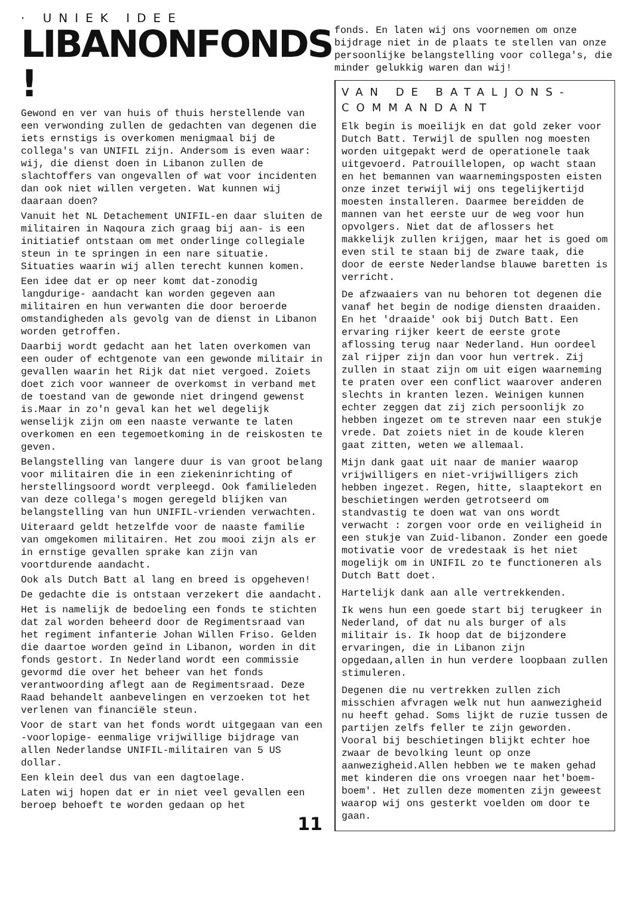· UNIEK IDEE
LIBANONFONDS !
Gewond en ver van huis of thuis herstellende van een verwonding zullen de gedachten van degenen die iets ernstigs is overkomen menigmaal bij de collega's van UNIFIL zijn. Andersom is even waar: wij, die dienst doen in Libanon zullen de slachtoffers van ongevallen of wat voor incidenten dan ook niet willen vergeten. Wat kunnen wij daaraan doen?
Vanuit het NL Detachement UNIFIL-en daar sluiten de militairen in Naqoura zich graag bij aan- is een initiatief ontstaan om met onderlinge collegiale steun in te springen in een nare situatie. Situaties waarin wij allen terecht kunnen komen.
Een idee dat er op neer komt dat-zonodig langdurige- aandacht kan worden gegeven aan militairen en hun verwanten die door beroerde omstandigheden als gevolg van de dienst in Libanon worden getroffen.
Daarbij wordt gedacht aan het laten overkomen van een ouder of echtgenote van een gewonde militair in gevallen waarin het Rijk dat niet vergoed. Zoiets doet zich voor wanneer de overkomst in verband met de toestand van de gewonde niet dringend gewenst is.Maar in zo'n geval kan het wel degelijk wenselijk zijn om een naaste verwante te laten overkomen en een tegemoetkoming in de reiskosten te geven.
Belangstelling van langere duur is van groot belang voor militairen die in een ziekeninrichting of herstellingsoord wordt verpleegd. Ook familieleden van deze collega's mogen geregeld blijken van belangstelling van hun UNIFIL-vrienden verwachten.
Uiteraard geldt hetzelfde voor de naaste familie van omgekomen militairen. Het zou mooi zijn als er in ernstige gevallen sprake kan zijn van voortdurende aandacht.
Ook als Dutch Batt al lang en breed is opgeheven!
De gedachte die is ontstaan verzekert die aandacht.
Het is namelijk de bedoeling een fonds te stichten dat zal worden beheerd door de Regimentsraad van het regiment infanterie Johan Willen Friso. Gelden die daartoe worden geïnd in Libanon, worden in dit fonds gestort. In Nederland wordt een commissie gevormd die over het beheer van het fonds verantwoording aflegt aan de Regimentsraad. Deze Raad behandelt aanbevelingen en verzoeken tot het verlenen van financiële steun.
Voor de start van het fonds wordt uitgegaan van een -voorlopige- eenmalige vrijwillige bijdrage van allen Nederlandse UNIFIL-militairen van 5 US dollar.
Een klein deel dus van een dagtoelage.
Laten wij hopen dat er in niet veel gevallen een beroep behoeft te worden gedaan op het
11
fonds. En laten wij ons voornemen om onze bijdrage niet in de plaats te stellen van onze persoonlijke belangstelling voor collega's, die minder gelukkig waren dan wij!
VAN DE BATALJONS-
COMMANDANT
Elk begin is moeilijk en dat gold zeker voor Dutch Batt. Terwijl de spullen nog moesten worden uitgepakt werd de operationele taak uitgevoerd. Patrouillelopen, op wacht staan en het bemannen van waarnemingsposten eisten onze inzet terwijl wij ons tegelijkertijd moesten installeren. Daarmee bereidden de mannen van het eerste uur de weg voor hun opvolgers. Niet dat de aflossers het makkelijk zullen krijgen, maar het is goed om even stil te staan bij de zware taak, die door de eerste Nederlandse blauwe baretten is verricht.
De afzwaaiers van nu behoren tot degenen die vanaf het begin de nodige diensten draaiden. En het 'draaide' ook bij Dutch Batt. Een ervaring rijker keert de eerste grote aflossing terug naar Nederland. Hun oordeel zal rijper zijn dan voor hun vertrek. Zij zullen in staat zijn om uit eigen waarneming te praten over een conflict waarover anderen slechts in kranten lezen. Weinigen kunnen echter zeggen dat zij zich persoonlijk zo hebben ingezet om te streven naar een stukje vrede. Dat zoiets niet in de koude kleren gaat zitten, weten we allemaal.
Mijn dank gaat uit naar de manier waarop vrijwilligers en niet-vrijwilligers zich hebben ingezet. Regen, hitte, slaaptekort en beschietingen werden getrotseerd om standvastig te doen wat van ons wordt verwacht : zorgen voor orde en veiligheid in een stukje van Zuid-libanon. Zonder een goede motivatie voor de vredestaak is het niet mogelijk om in UNIFIL zo te functioneren als Dutch Batt doet.
Hartelijk dank aan alle vertrekkenden.
Ik wens hun een goede start bij terugkeer in Nederland, of dat nu als burger of als militair is. Ik hoop dat de bijzondere ervaringen, die in Libanon zijn opgedaan,allen in hun verdere loopbaan zullen stimuleren.
Degenen die nu vertrekken zullen zich misschien afvragen welk nut hun aanwezigheid nu heeft gehad. Soms lijkt de ruzie tussen de partijen zelfs feller te zijn geworden. Vooral bij beschietingen blijkt echter hoe zwaar de bevolking leunt op onze aanwezigheid.Allen hebben we te maken gehad met kinderen die ons vroegen naar het'boem-boem'. Het zullen deze momenten zijn geweest waarop wij ons gesterkt voelden om door te gaan.